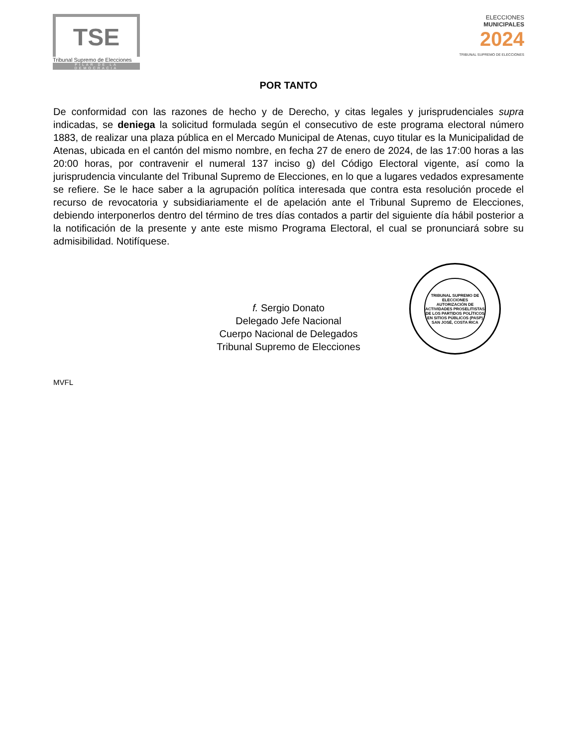TSE
Tribunal Supremo de Elecciones
PILAR DE LA DEMOCRACIA
ELECCIONES
MUNICIPALES
2024
TRIBUNAL SUPREMO DE ELECCIONES
POR TANTO
De conformidad con las razones de hecho y de Derecho, y citas legales y jurisprudenciales supra indicadas, se deniega la solicitud formulada según el consecutivo de este programa electoral número 1883, de realizar una plaza pública en el Mercado Municipal de Atenas, cuyo titular es la Municipalidad de Atenas, ubicada en el cantón del mismo nombre, en fecha 27 de enero de 2024, de las 17:00 horas a las 20:00 horas, por contravenir el numeral 137 inciso g) del Código Electoral vigente, así como la jurisprudencia vinculante del Tribunal Supremo de Elecciones, en lo que a lugares vedados expresamente se refiere. Se le hace saber a la agrupación política interesada que contra esta resolución procede el recurso de revocatoria y subsidiariamente el de apelación ante el Tribunal Supremo de Elecciones, debiendo interponerlos dentro del término de tres días contados a partir del siguiente día hábil posterior a la notificación de la presente y ante este mismo Programa Electoral, el cual se pronunciará sobre su admisibilidad. Notifíquese.
f. Sergio Donato
Delegado Jefe Nacional
Cuerpo Nacional de Delegados
Tribunal Supremo de Elecciones
MVFL
TRIBUNAL SUPREMO DE ELECCIONES
AUTORIZACIÓN DE ACTIVIDADES PROSELITISTAS DE LOS PARTIDOS POLÍTICOS EN SITIOS PÚBLICOS (PASP)
SAN JOSÉ, COSTA RICA